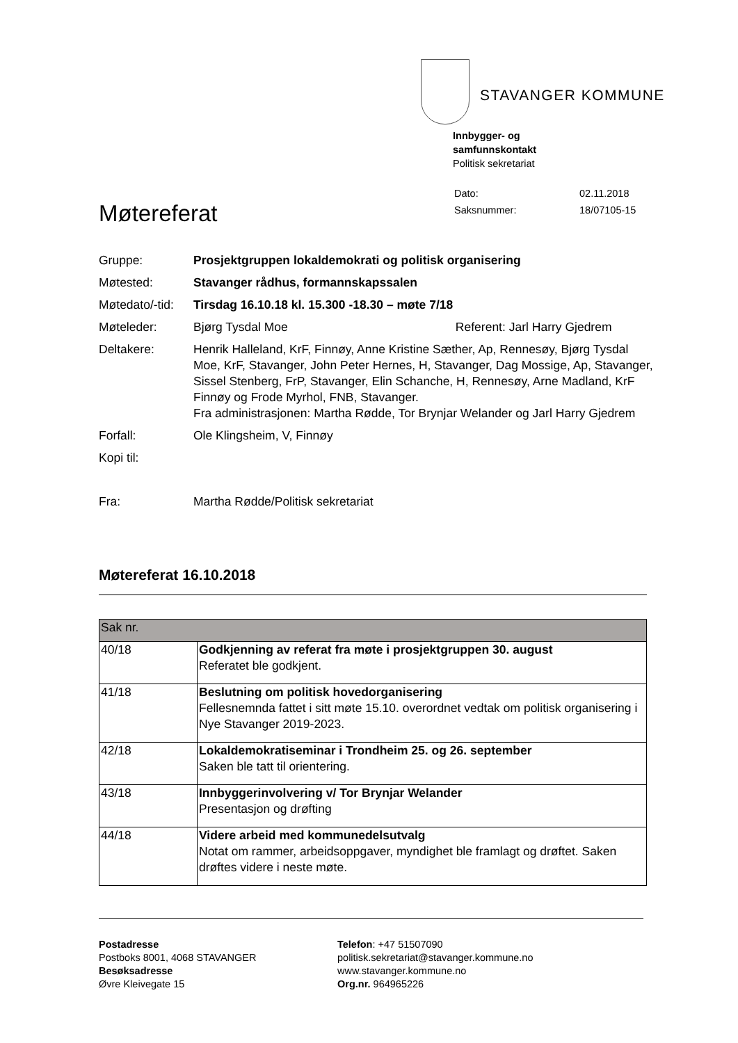STAVANGER KOMMUNE
Innbygger- og
samfunnskontakt
Politisk sekretariat
| Dato: | 02.11.2018 |
| Saksnummer: | 18/07105-15 |
Møtereferat
| Gruppe: | Prosjektgruppen lokaldemokrati og politisk organisering |
| Møtested: | Stavanger rådhus, formannskapssalen |
| Møtedato/-tid: | Tirsdag 16.10.18 kl. 15.300 -18.30 – møte 7/18 |
| Møteleder: | Bjørg Tysdal Moe Referent: Jarl Harry Gjedrem |
| Deltakere: | Henrik Halleland, KrF, Finnøy, Anne Kristine Sæther, Ap, Rennesøy, Bjørg Tysdal Moe, KrF, Stavanger, John Peter Hernes, H, Stavanger, Dag Mossige, Ap, Stavanger, Sissel Stenberg, FrP, Stavanger, Elin Schanche, H, Rennesøy, Arne Madland, KrF Finnøy og Frode Myrhol, FNB, Stavanger. Fra administrasjonen: Martha Rødde, Tor Brynjar Welander og Jarl Harry Gjedrem |
| Forfall: | Ole Klingsheim, V, Finnøy |
| Kopi til: | |
| Fra: | Martha Rødde/Politisk sekretariat |
Møtereferat 16.10.2018
| Sak nr. | |
| --- | --- |
| 40/18 | Godkjenning av referat fra møte i prosjektgruppen 30. august Referatet ble godkjent. |
| 41/18 | Beslutning om politisk hovedorganisering Fellesnemnda fattet i sitt møte 15.10. overordnet vedtak om politisk organisering i Nye Stavanger 2019-2023. |
| 42/18 | Lokaldemokratiseminar i Trondheim 25. og 26. september Saken ble tatt til orientering. |
| 43/18 | Innbyggerinvolvering v/ Tor Brynjar Welander Presentasjon og drøfting |
| 44/18 | Videre arbeid med kommunedelsutvalg Notat om rammer, arbeidsoppgaver, myndighet ble framlagt og drøftet. Saken drøftes videre i neste møte. |
Postadresse
Postboks 8001, 4068 STAVANGER
Besøksadresse
Øvre Kleivegate 15
Telefon: +47 51507090
politisk.sekretariat@stavanger.kommune.no
www.stavanger.kommune.no
Org.nr. 964965226